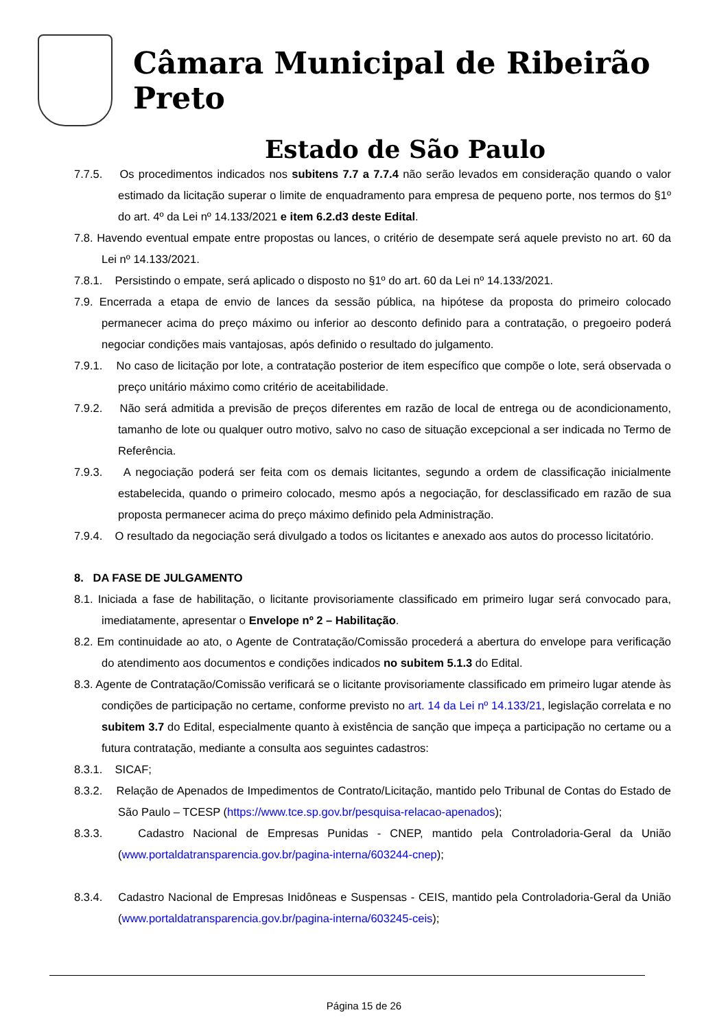Câmara Municipal de Ribeirão Preto
Estado de São Paulo
7.7.5. Os procedimentos indicados nos subitens 7.7 a 7.7.4 não serão levados em consideração quando o valor estimado da licitação superar o limite de enquadramento para empresa de pequeno porte, nos termos do §1º do art. 4º da Lei nº 14.133/2021 e item 6.2.d3 deste Edital.
7.8. Havendo eventual empate entre propostas ou lances, o critério de desempate será aquele previsto no art. 60 da Lei nº 14.133/2021.
7.8.1. Persistindo o empate, será aplicado o disposto no §1º do art. 60 da Lei nº 14.133/2021.
7.9. Encerrada a etapa de envio de lances da sessão pública, na hipótese da proposta do primeiro colocado permanecer acima do preço máximo ou inferior ao desconto definido para a contratação, o pregoeiro poderá negociar condições mais vantajosas, após definido o resultado do julgamento.
7.9.1. No caso de licitação por lote, a contratação posterior de item específico que compõe o lote, será observada o preço unitário máximo como critério de aceitabilidade.
7.9.2. Não será admitida a previsão de preços diferentes em razão de local de entrega ou de acondicionamento, tamanho de lote ou qualquer outro motivo, salvo no caso de situação excepcional a ser indicada no Termo de Referência.
7.9.3. A negociação poderá ser feita com os demais licitantes, segundo a ordem de classificação inicialmente estabelecida, quando o primeiro colocado, mesmo após a negociação, for desclassificado em razão de sua proposta permanecer acima do preço máximo definido pela Administração.
7.9.4. O resultado da negociação será divulgado a todos os licitantes e anexado aos autos do processo licitatório.
8. DA FASE DE JULGAMENTO
8.1. Iniciada a fase de habilitação, o licitante provisoriamente classificado em primeiro lugar será convocado para, imediatamente, apresentar o Envelope nº 2 – Habilitação.
8.2. Em continuidade ao ato, o Agente de Contratação/Comissão procederá a abertura do envelope para verificação do atendimento aos documentos e condições indicados no subitem 5.1.3 do Edital.
8.3. Agente de Contratação/Comissão verificará se o licitante provisoriamente classificado em primeiro lugar atende às condições de participação no certame, conforme previsto no art. 14 da Lei nº 14.133/21, legislação correlata e no subitem 3.7 do Edital, especialmente quanto à existência de sanção que impeça a participação no certame ou a futura contratação, mediante a consulta aos seguintes cadastros:
8.3.1. SICAF;
8.3.2. Relação de Apenados de Impedimentos de Contrato/Licitação, mantido pelo Tribunal de Contas do Estado de São Paulo – TCESP (https://www.tce.sp.gov.br/pesquisa-relacao-apenados);
8.3.3. Cadastro Nacional de Empresas Punidas - CNEP, mantido pela Controladoria-Geral da União (www.portaldatransparencia.gov.br/pagina-interna/603244-cnep);
8.3.4. Cadastro Nacional de Empresas Inidôneas e Suspensas - CEIS, mantido pela Controladoria-Geral da União (www.portaldatransparencia.gov.br/pagina-interna/603245-ceis);
Página 15 de 26